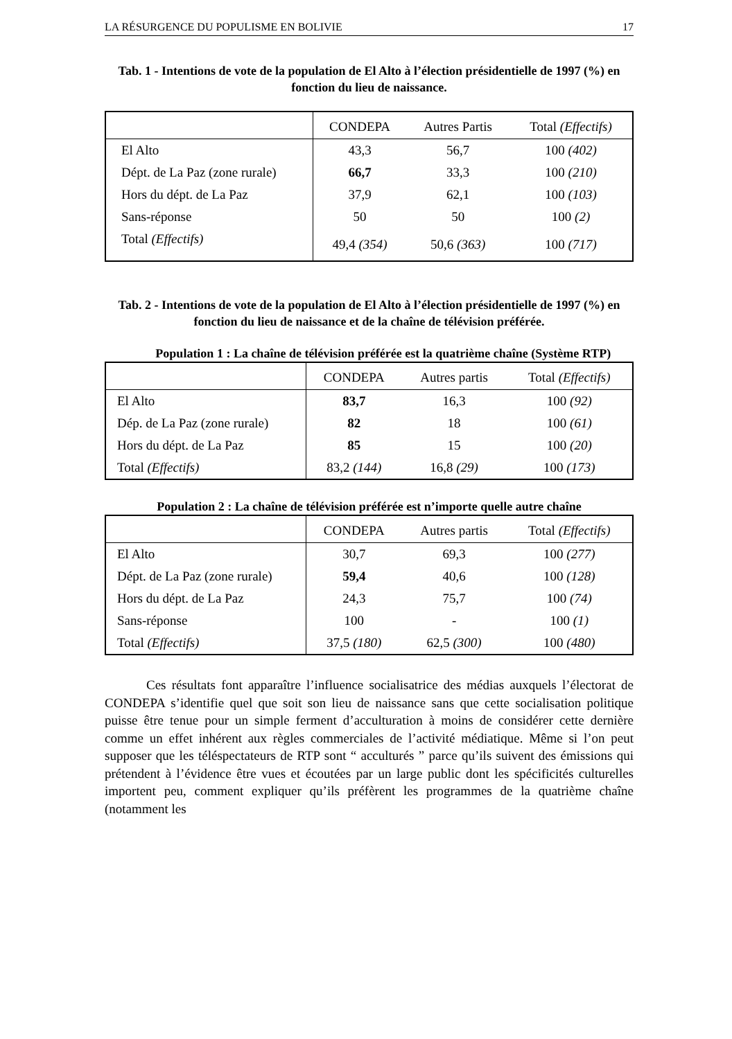LA RÉSURGENCE DU POPULISME EN BOLIVIE 17
Tab. 1 - Intentions de vote de la population de El Alto à l’élection présidentielle de 1997 (%) en fonction du lieu de naissance.
| | CONDEPA | Autres Partis | Total (Effectifs) |
| --- | --- | --- | --- |
| El Alto | 43,3 | 56,7 | 100 (402) |
| Dépt. de La Paz (zone rurale) | 66,7 | 33,3 | 100 (210) |
| Hors du dépt. de La Paz | 37,9 | 62,1 | 100 (103) |
| Sans-réponse | 50 | 50 | 100 (2) |
| Total (Effectifs) | 49,4 (354) | 50,6 (363) | 100 (717) |
Tab. 2 - Intentions de vote de la population de El Alto à l’élection présidentielle de 1997 (%) en fonction du lieu de naissance et de la chaîne de télévision préférée.
Population 1 : La chaîne de télévision préférée est la quatrième chaîne (Système RTP)
| | CONDEPA | Autres partis | Total (Effectifs) |
| --- | --- | --- | --- |
| El Alto | 83,7 | 16,3 | 100 (92) |
| Dép. de La Paz (zone rurale) | 82 | 18 | 100 (61) |
| Hors du dépt. de La Paz | 85 | 15 | 100 (20) |
| Total (Effectifs) | 83,2 (144) | 16,8 (29) | 100 (173) |
Population 2 : La chaîne de télévision préférée est n’importe quelle autre chaîne
| | CONDEPA | Autres partis | Total (Effectifs) |
| --- | --- | --- | --- |
| El Alto | 30,7 | 69,3 | 100 (277) |
| Dépt. de La Paz (zone rurale) | 59,4 | 40,6 | 100 (128) |
| Hors du dépt. de La Paz | 24,3 | 75,7 | 100 (74) |
| Sans-réponse | 100 | - | 100 (1) |
| Total (Effectifs) | 37,5 (180) | 62,5 (300) | 100 (480) |
Ces résultats font apparaître l’influence socialisatrice des médias auxquels l’électorat de CONDEPA s’identifie quel que soit son lieu de naissance sans que cette socialisation politique puisse être tenue pour un simple ferment d’acculturation à moins de considérer cette dernière comme un effet inhérent aux règles commerciales de l’activité médiatique. Même si l’on peut supposer que les téléspectateurs de RTP sont “ acculturés ” parce qu’ils suivent des émissions qui prétendent à l’évidence être vues et écoutées par un large public dont les spécificités culturelles importent peu, comment expliquer qu’ils préfèrent les programmes de la quatrième chaîne (notamment les